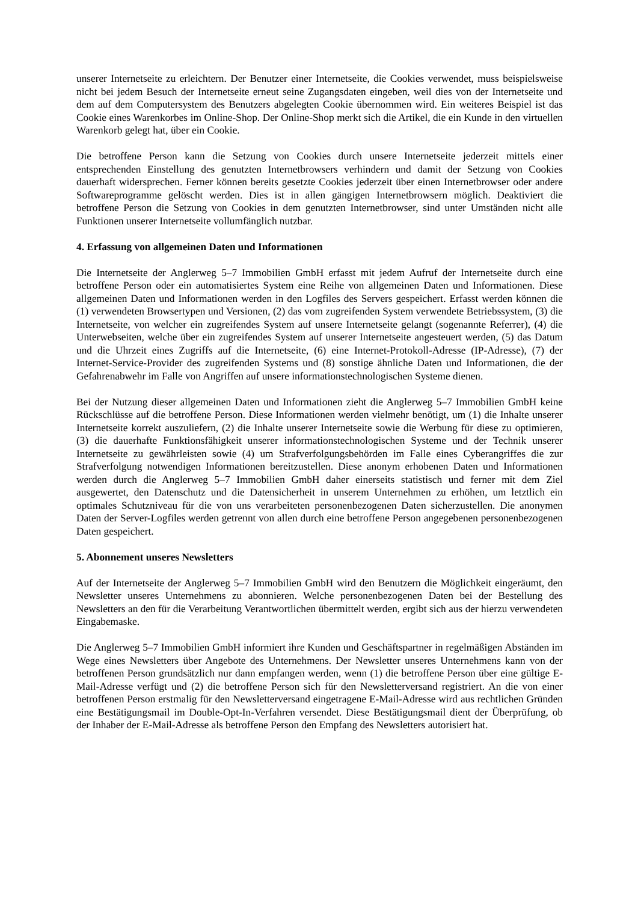unserer Internetseite zu erleichtern. Der Benutzer einer Internetseite, die Cookies verwendet, muss beispielsweise nicht bei jedem Besuch der Internetseite erneut seine Zugangsdaten eingeben, weil dies von der Internetseite und dem auf dem Computersystem des Benutzers abgelegten Cookie übernommen wird. Ein weiteres Beispiel ist das Cookie eines Warenkorbes im Online-Shop. Der Online-Shop merkt sich die Artikel, die ein Kunde in den virtuellen Warenkorb gelegt hat, über ein Cookie.
Die betroffene Person kann die Setzung von Cookies durch unsere Internetseite jederzeit mittels einer entsprechenden Einstellung des genutzten Internetbrowsers verhindern und damit der Setzung von Cookies dauerhaft widersprechen. Ferner können bereits gesetzte Cookies jederzeit über einen Internetbrowser oder andere Softwareprogramme gelöscht werden. Dies ist in allen gängigen Internetbrowsern möglich. Deaktiviert die betroffene Person die Setzung von Cookies in dem genutzten Internetbrowser, sind unter Umständen nicht alle Funktionen unserer Internetseite vollumfänglich nutzbar.
4. Erfassung von allgemeinen Daten und Informationen
Die Internetseite der Anglerweg 5–7 Immobilien GmbH erfasst mit jedem Aufruf der Internetseite durch eine betroffene Person oder ein automatisiertes System eine Reihe von allgemeinen Daten und Informationen. Diese allgemeinen Daten und Informationen werden in den Logfiles des Servers gespeichert. Erfasst werden können die (1) verwendeten Browsertypen und Versionen, (2) das vom zugreifenden System verwendete Betriebssystem, (3) die Internetseite, von welcher ein zugreifendes System auf unsere Internetseite gelangt (sogenannte Referrer), (4) die Unterwebseiten, welche über ein zugreifendes System auf unserer Internetseite angesteuert werden, (5) das Datum und die Uhrzeit eines Zugriffs auf die Internetseite, (6) eine Internet-Protokoll-Adresse (IP-Adresse), (7) der Internet-Service-Provider des zugreifenden Systems und (8) sonstige ähnliche Daten und Informationen, die der Gefahrenabwehr im Falle von Angriffen auf unsere informationstechnologischen Systeme dienen.
Bei der Nutzung dieser allgemeinen Daten und Informationen zieht die Anglerweg 5–7 Immobilien GmbH keine Rückschlüsse auf die betroffene Person. Diese Informationen werden vielmehr benötigt, um (1) die Inhalte unserer Internetseite korrekt auszuliefern, (2) die Inhalte unserer Internetseite sowie die Werbung für diese zu optimieren, (3) die dauerhafte Funktionsfähigkeit unserer informationstechnologischen Systeme und der Technik unserer Internetseite zu gewährleisten sowie (4) um Strafverfolgungsbehörden im Falle eines Cyberangriffes die zur Strafverfolgung notwendigen Informationen bereitzustellen. Diese anonym erhobenen Daten und Informationen werden durch die Anglerweg 5–7 Immobilien GmbH daher einerseits statistisch und ferner mit dem Ziel ausgewertet, den Datenschutz und die Datensicherheit in unserem Unternehmen zu erhöhen, um letztlich ein optimales Schutzniveau für die von uns verarbeiteten personenbezogenen Daten sicherzustellen. Die anonymen Daten der Server-Logfiles werden getrennt von allen durch eine betroffene Person angegebenen personenbezogenen Daten gespeichert.
5. Abonnement unseres Newsletters
Auf der Internetseite der Anglerweg 5–7 Immobilien GmbH wird den Benutzern die Möglichkeit eingeräumt, den Newsletter unseres Unternehmens zu abonnieren. Welche personenbezogenen Daten bei der Bestellung des Newsletters an den für die Verarbeitung Verantwortlichen übermittelt werden, ergibt sich aus der hierzu verwendeten Eingabemaske.
Die Anglerweg 5–7 Immobilien GmbH informiert ihre Kunden und Geschäftspartner in regelmäßigen Abständen im Wege eines Newsletters über Angebote des Unternehmens. Der Newsletter unseres Unternehmens kann von der betroffenen Person grundsätzlich nur dann empfangen werden, wenn (1) die betroffene Person über eine gültige E-Mail-Adresse verfügt und (2) die betroffene Person sich für den Newsletterversand registriert. An die von einer betroffenen Person erstmalig für den Newsletterversand eingetragene E-Mail-Adresse wird aus rechtlichen Gründen eine Bestätigungsmail im Double-Opt-In-Verfahren versendet. Diese Bestätigungsmail dient der Überprüfung, ob der Inhaber der E-Mail-Adresse als betroffene Person den Empfang des Newsletters autorisiert hat.